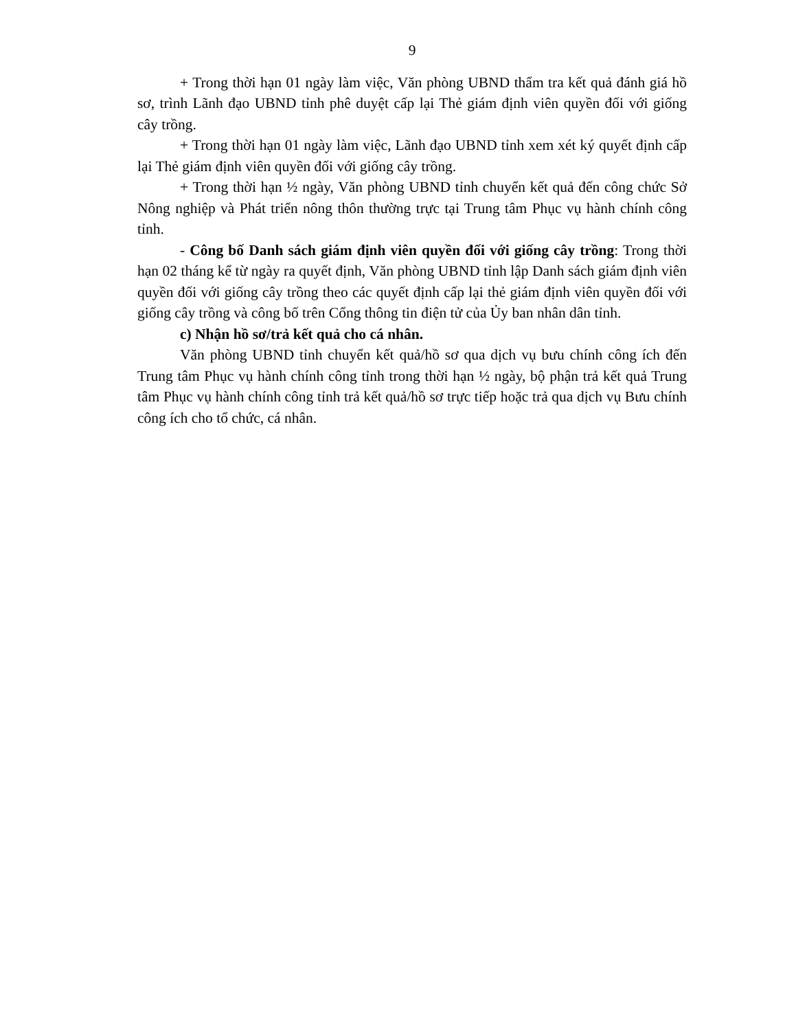9
+ Trong thời hạn 01 ngày làm việc, Văn phòng UBND thẩm tra kết quả đánh giá hồ sơ, trình Lãnh đạo UBND tỉnh phê duyệt cấp lại Thẻ giám định viên quyền đối với giống cây trồng.
+ Trong thời hạn 01 ngày làm việc, Lãnh đạo UBND tỉnh xem xét ký quyết định cấp lại Thẻ giám định viên quyền đối với giống cây trồng.
+ Trong thời hạn ½ ngày, Văn phòng UBND tỉnh chuyển kết quả đến công chức Sở Nông nghiệp và Phát triển nông thôn thường trực tại Trung tâm Phục vụ hành chính công tỉnh.
- Công bố Danh sách giám định viên quyền đối với giống cây trồng: Trong thời hạn 02 tháng kể từ ngày ra quyết định, Văn phòng UBND tỉnh lập Danh sách giám định viên quyền đối với giống cây trồng theo các quyết định cấp lại thẻ giám định viên quyền đối với giống cây trồng và công bố trên Cổng thông tin điện tử của Ủy ban nhân dân tỉnh.
c) Nhận hồ sơ/trả kết quả cho cá nhân.
Văn phòng UBND tỉnh chuyển kết quả/hồ sơ qua dịch vụ bưu chính công ích đến Trung tâm Phục vụ hành chính công tỉnh trong thời hạn ½ ngày, bộ phận trả kết quả Trung tâm Phục vụ hành chính công tỉnh trả kết quả/hồ sơ trực tiếp hoặc trả qua dịch vụ Bưu chính công ích cho tổ chức, cá nhân.